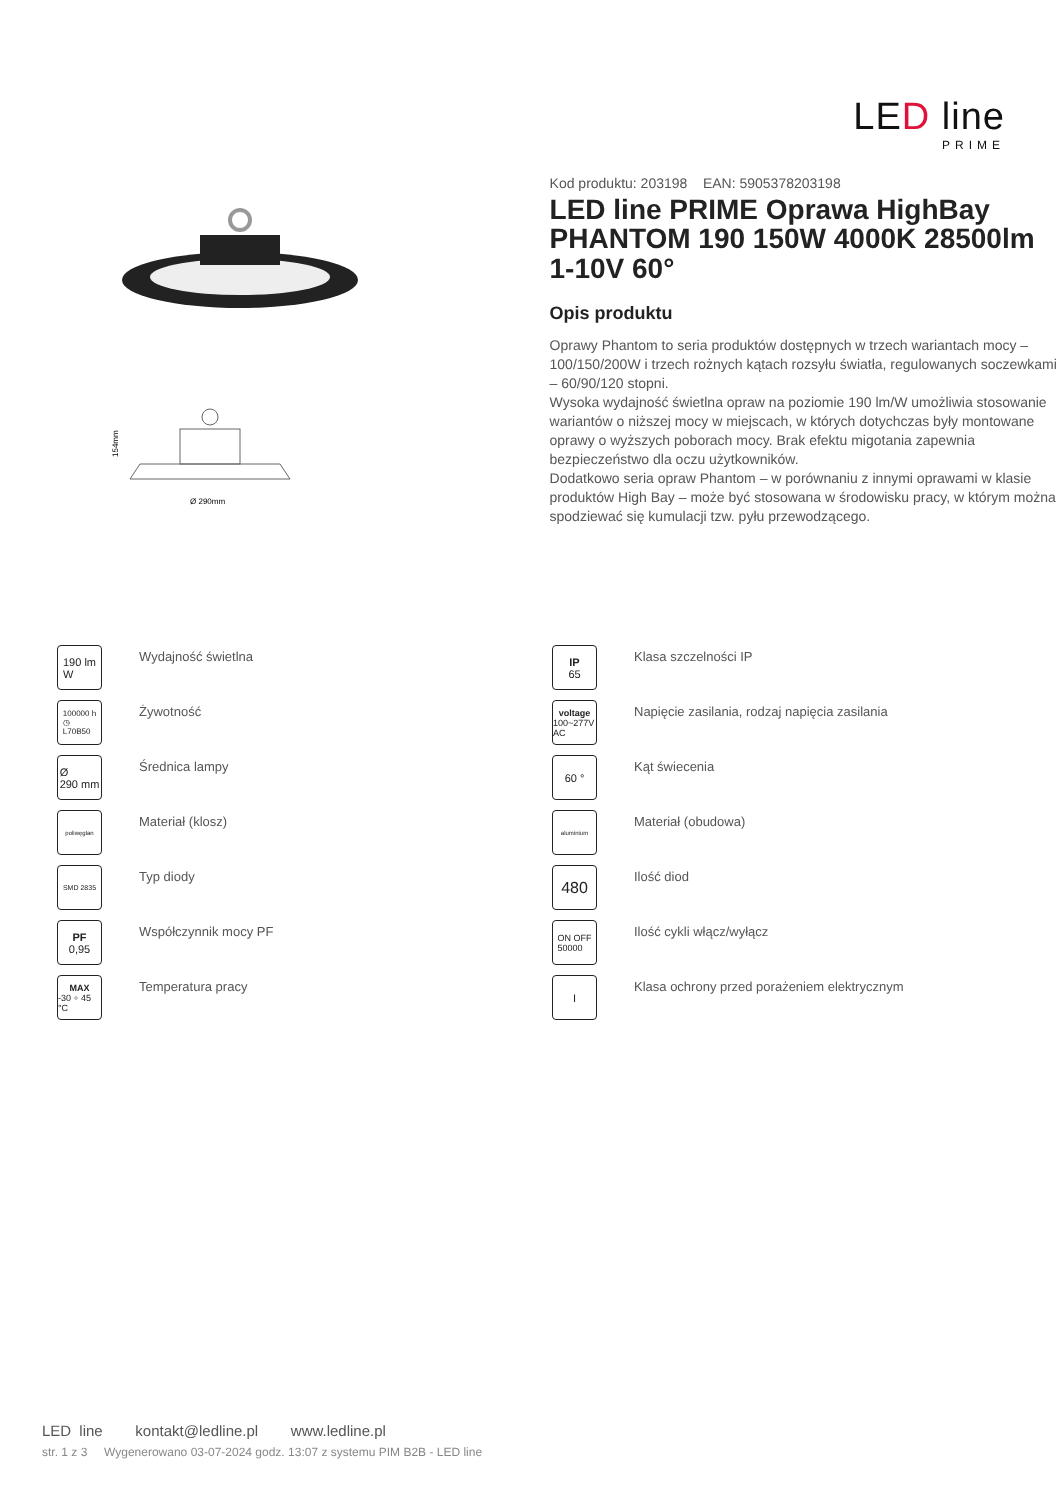LED line
PRIME
154mm
Ø 290mm
Kod produktu: 203198 EAN: 5905378203198
LED line PRIME Oprawa HighBay PHANTOM 190 150W 4000K 28500lm 1-10V 60°
Opis produktu
Oprawy Phantom to seria produktów dostępnych w trzech wariantach mocy – 100/150/200W i trzech rożnych kątach rozsyłu światła, regulowanych soczewkami – 60/90/120 stopni.
Wysoka wydajność świetlna opraw na poziomie 190 lm/W umożliwia stosowanie wariantów o niższej mocy w miejscach, w których dotychczas były montowane oprawy o wyższych poborach mocy. Brak efektu migotania zapewnia bezpieczeństwo dla oczu użytkowników.
Dodatkowo seria opraw Phantom – w porównaniu z innymi oprawami w klasie produktów High Bay – może być stosowana w środowisku pracy, w którym można spodziewać się kumulacji tzw. pyłu przewodzącego.
190 lm
W
Wydajność świetlna
IP
65
Klasa szczelności IP
100000 h
◷
L70B50
Żywotność
voltage
100~277V AC
Napięcie zasilania, rodzaj napięcia zasilania
Ø
290 mm
Średnica lampy
60 °
Kąt świecenia
poliwęglan
Materiał (klosz)
aluminium
Materiał (obudowa)
SMD 2835
Typ diody
480
Ilość diod
PF
0,95
Współczynnik mocy PF
ON OFF
50000
Ilość cykli włącz/wyłącz
MAX
-30 ÷ 45 °C
Temperatura pracy
I
Klasa ochrony przed porażeniem elektrycznym
LED line kontakt@ledline.pl www.ledline.pl
str. 1 z 3 Wygenerowano 03-07-2024 godz. 13:07 z systemu PIM B2B - LED line